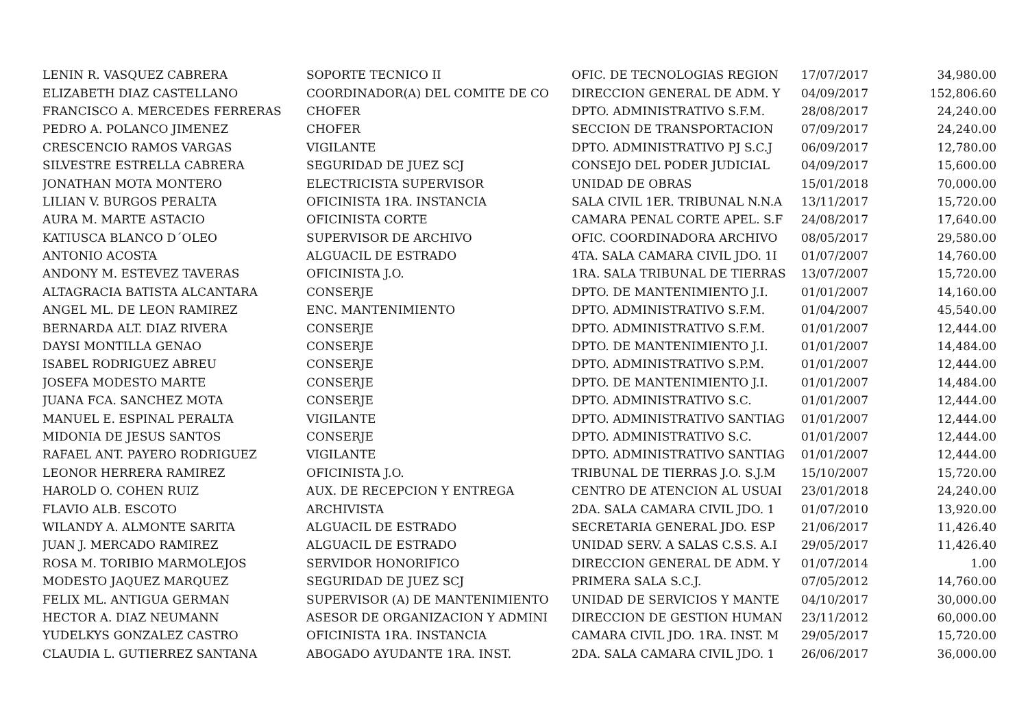| LENIN R. VASQUEZ CABRERA | SOPORTE TECNICO II | OFIC. DE TECNOLOGIAS REGION | 17/07/2017 | 34,980.00 |
| ELIZABETH DIAZ CASTELLANO | COORDINADOR(A) DEL COMITE DE CO | DIRECCION GENERAL DE ADM. Y | 04/09/2017 | 152,806.60 |
| FRANCISCO A. MERCEDES FERRERAS | CHOFER | DPTO. ADMINISTRATIVO S.F.M. | 28/08/2017 | 24,240.00 |
| PEDRO A. POLANCO JIMENEZ | CHOFER | SECCION DE TRANSPORTACION | 07/09/2017 | 24,240.00 |
| CRESCENCIO RAMOS VARGAS | VIGILANTE | DPTO. ADMINISTRATIVO PJ S.C.J | 06/09/2017 | 12,780.00 |
| SILVESTRE ESTRELLA CABRERA | SEGURIDAD DE JUEZ SCJ | CONSEJO DEL PODER JUDICIAL | 04/09/2017 | 15,600.00 |
| JONATHAN MOTA MONTERO | ELECTRICISTA SUPERVISOR | UNIDAD DE OBRAS | 15/01/2018 | 70,000.00 |
| LILIAN V. BURGOS PERALTA | OFICINISTA 1RA. INSTANCIA | SALA CIVIL 1ER. TRIBUNAL N.N.A | 13/11/2017 | 15,720.00 |
| AURA M. MARTE ASTACIO | OFICINISTA CORTE | CAMARA PENAL CORTE APEL. S.F | 24/08/2017 | 17,640.00 |
| KATIUSCA BLANCO D´OLEO | SUPERVISOR DE ARCHIVO | OFIC. COORDINADORA ARCHIVO | 08/05/2017 | 29,580.00 |
| ANTONIO ACOSTA | ALGUACIL DE ESTRADO | 4TA. SALA CAMARA CIVIL JDO. 1I | 01/07/2007 | 14,760.00 |
| ANDONY M. ESTEVEZ TAVERAS | OFICINISTA J.O. | 1RA. SALA TRIBUNAL DE TIERRAS | 13/07/2007 | 15,720.00 |
| ALTAGRACIA BATISTA ALCANTARA | CONSERJE | DPTO. DE MANTENIMIENTO J.I. | 01/01/2007 | 14,160.00 |
| ANGEL ML. DE LEON RAMIREZ | ENC. MANTENIMIENTO | DPTO. ADMINISTRATIVO S.F.M. | 01/04/2007 | 45,540.00 |
| BERNARDA ALT. DIAZ RIVERA | CONSERJE | DPTO. ADMINISTRATIVO S.F.M. | 01/01/2007 | 12,444.00 |
| DAYSI MONTILLA GENAO | CONSERJE | DPTO. DE MANTENIMIENTO J.I. | 01/01/2007 | 14,484.00 |
| ISABEL RODRIGUEZ ABREU | CONSERJE | DPTO. ADMINISTRATIVO S.P.M. | 01/01/2007 | 12,444.00 |
| JOSEFA MODESTO MARTE | CONSERJE | DPTO. DE MANTENIMIENTO J.I. | 01/01/2007 | 14,484.00 |
| JUANA FCA. SANCHEZ MOTA | CONSERJE | DPTO. ADMINISTRATIVO S.C. | 01/01/2007 | 12,444.00 |
| MANUEL E. ESPINAL PERALTA | VIGILANTE | DPTO. ADMINISTRATIVO SANTIAG | 01/01/2007 | 12,444.00 |
| MIDONIA DE JESUS SANTOS | CONSERJE | DPTO. ADMINISTRATIVO S.C. | 01/01/2007 | 12,444.00 |
| RAFAEL ANT. PAYERO RODRIGUEZ | VIGILANTE | DPTO. ADMINISTRATIVO SANTIAG | 01/01/2007 | 12,444.00 |
| LEONOR HERRERA RAMIREZ | OFICINISTA J.O. | TRIBUNAL DE TIERRAS J.O. S.J.M | 15/10/2007 | 15,720.00 |
| HAROLD O. COHEN RUIZ | AUX. DE RECEPCION Y ENTREGA | CENTRO DE ATENCION AL USUAI | 23/01/2018 | 24,240.00 |
| FLAVIO ALB. ESCOTO | ARCHIVISTA | 2DA. SALA CAMARA CIVIL JDO. 1 | 01/07/2010 | 13,920.00 |
| WILANDY A. ALMONTE SARITA | ALGUACIL DE ESTRADO | SECRETARIA GENERAL JDO. ESP | 21/06/2017 | 11,426.40 |
| JUAN J. MERCADO RAMIREZ | ALGUACIL DE ESTRADO | UNIDAD SERV. A SALAS C.S.S. A.I | 29/05/2017 | 11,426.40 |
| ROSA M. TORIBIO MARMOLEJOS | SERVIDOR HONORIFICO | DIRECCION GENERAL DE ADM. Y | 01/07/2014 | 1.00 |
| MODESTO JAQUEZ MARQUEZ | SEGURIDAD DE JUEZ SCJ | PRIMERA SALA S.C.J. | 07/05/2012 | 14,760.00 |
| FELIX ML. ANTIGUA GERMAN | SUPERVISOR (A) DE MANTENIMIENTO | UNIDAD DE SERVICIOS Y MANTE | 04/10/2017 | 30,000.00 |
| HECTOR A. DIAZ NEUMANN | ASESOR DE ORGANIZACION Y ADMINI | DIRECCION DE GESTION HUMAN | 23/11/2012 | 60,000.00 |
| YUDELKYS GONZALEZ CASTRO | OFICINISTA 1RA. INSTANCIA | CAMARA CIVIL JDO. 1RA. INST. M | 29/05/2017 | 15,720.00 |
| CLAUDIA L. GUTIERREZ SANTANA | ABOGADO AYUDANTE 1RA. INST. | 2DA. SALA CAMARA CIVIL JDO. 1 | 26/06/2017 | 36,000.00 |